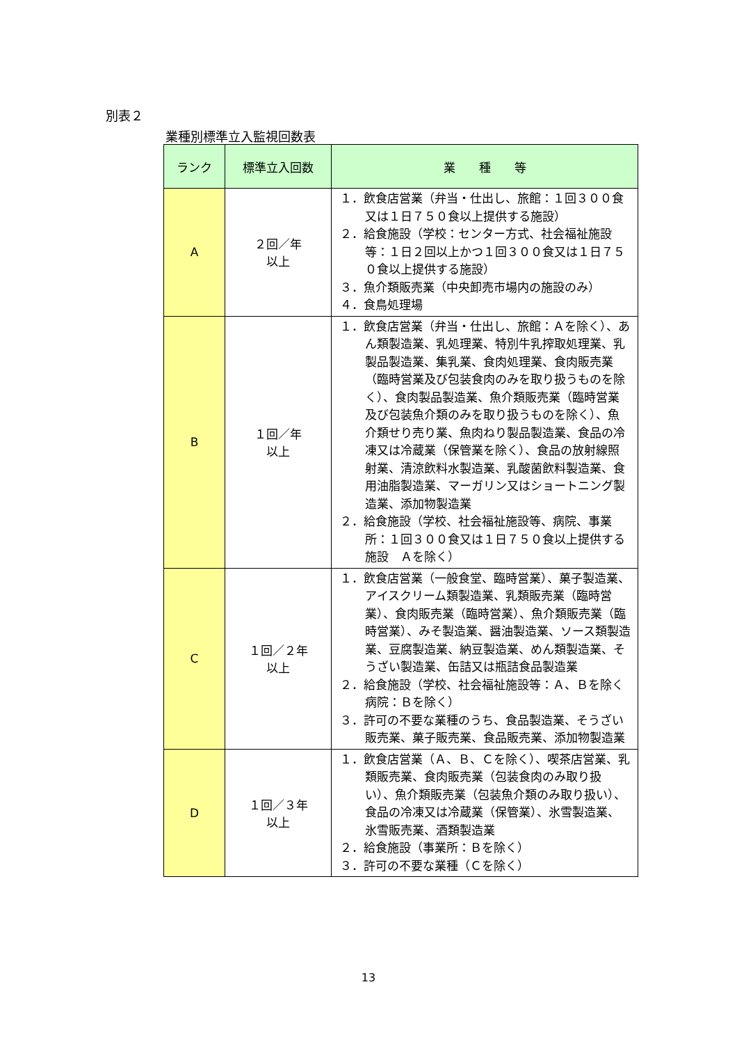別表２
業種別標準立入監視回数表
| ランク | 標準立入回数 | 業 種 等 |
| --- | --- | --- |
| A | ２回／年 以上 | １．飲食店営業（弁当・仕出し、旅館：１回３００食又は１日７５０食以上提供する施設） ２．給食施設（学校：センター方式、社会福祉施設等：１日２回以上かつ１回３００食又は１日７５０食以上提供する施設） ３．魚介類販売業（中央卸売市場内の施設のみ） ４．食鳥処理場 |
| B | １回／年 以上 | １．飲食店営業（弁当・仕出し、旅館：Ａを除く）、あん類製造業、乳処理業、特別牛乳搾取処理業、乳製品製造業、集乳業、食肉処理業、食肉販売業（臨時営業及び包装食肉のみを取り扱うものを除く）、食肉製品製造業、魚介類販売業（臨時営業及び包装魚介類のみを取り扱うものを除く）、魚介類せり売り業、魚肉ねり製品製造業、食品の冷凍又は冷蔵業（保管業を除く）、食品の放射線照射業、清涼飲料水製造業、乳酸菌飲料製造業、食用油脂製造業、マーガリン又はショートニング製造業、添加物製造業 ２．給食施設（学校、社会福祉施設等、病院、事業所：１回３００食又は１日７５０食以上提供する施設 Ａを除く） |
| C | １回／２年 以上 | １．飲食店営業（一般食堂、臨時営業）、菓子製造業、アイスクリーム類製造業、乳類販売業（臨時営業）、食肉販売業（臨時営業）、魚介類販売業（臨時営業）、みそ製造業、醤油製造業、ソース類製造業、豆腐製造業、納豆製造業、めん類製造業、そうざい製造業、缶詰又は瓶詰食品製造業 ２．給食施設（学校、社会福祉施設等：Ａ、Ｂを除く 病院：Ｂを除く） ３．許可の不要な業種のうち、食品製造業、そうざい販売業、菓子販売業、食品販売業、添加物製造業 |
| D | １回／３年 以上 | １．飲食店営業（Ａ、Ｂ、Ｃを除く）、喫茶店営業、乳類販売業、食肉販売業（包装食肉のみ取り扱い）、魚介類販売業（包装魚介類のみ取り扱い）、食品の冷凍又は冷蔵業（保管業）、氷雪製造業、氷雪販売業、酒類製造業 ２．給食施設（事業所：Ｂを除く） ３．許可の不要な業種（Ｃを除く） |
13